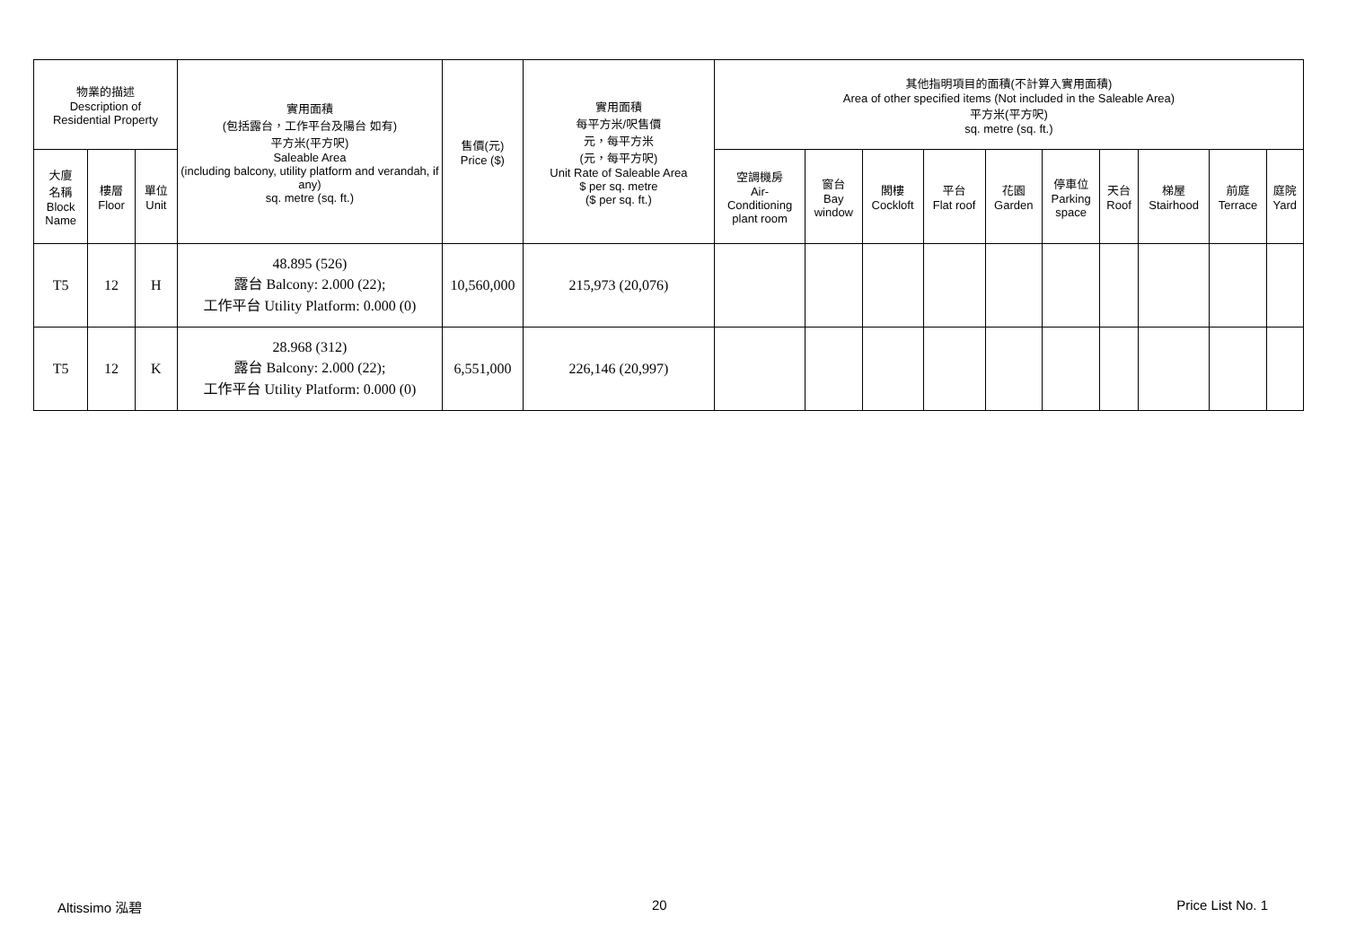| 物業的描述 Description of Residential Property | | | 實用面積 (包括露台，工作平台及陽台 如有) 平方米(平方呎) Saleable Area (including balcony, utility platform and verandah, if any) sq. metre (sq. ft.) | 售價(元) Price ($) | 實用面積 每平方米/呎售價 元，每平方米 (元，每平方呎) Unit Rate of Saleable Area $ per sq. metre ($ per sq. ft.) | 其他指明項目的面積(不計算入實用面積) Area of other specified items (Not included in the Saleable Area) 平方米(平方呎) sq. metre (sq. ft.) | | | | | | | | | |
| --- | --- | --- | --- | --- | --- | --- | --- | --- | --- | --- | --- | --- | --- | --- | --- |
| 大廈 名稱 Block Name | 樓層 Floor | 單位 Unit | | | | 空調機房 Air- Conditioning plant room | 窗台 Bay window | 閣樓 Cockloft | 平台 Flat roof | 花園 Garden | 停車位 Parking space | 天台 Roof | 梯屋 Stairhood | 前庭 Terrace | 庭院 Yard |
| T5 | 12 | H | 48.895 (526) 露台 Balcony: 2.000 (22); 工作平台 Utility Platform: 0.000 (0) | 10,560,000 | 215,973 (20,076) | | | | | | | | | | |
| T5 | 12 | K | 28.968 (312) 露台 Balcony: 2.000 (22); 工作平台 Utility Platform: 0.000 (0) | 6,551,000 | 226,146 (20,997) | | | | | | | | | | |
Altissimo 泓碧 20 Price List No. 1